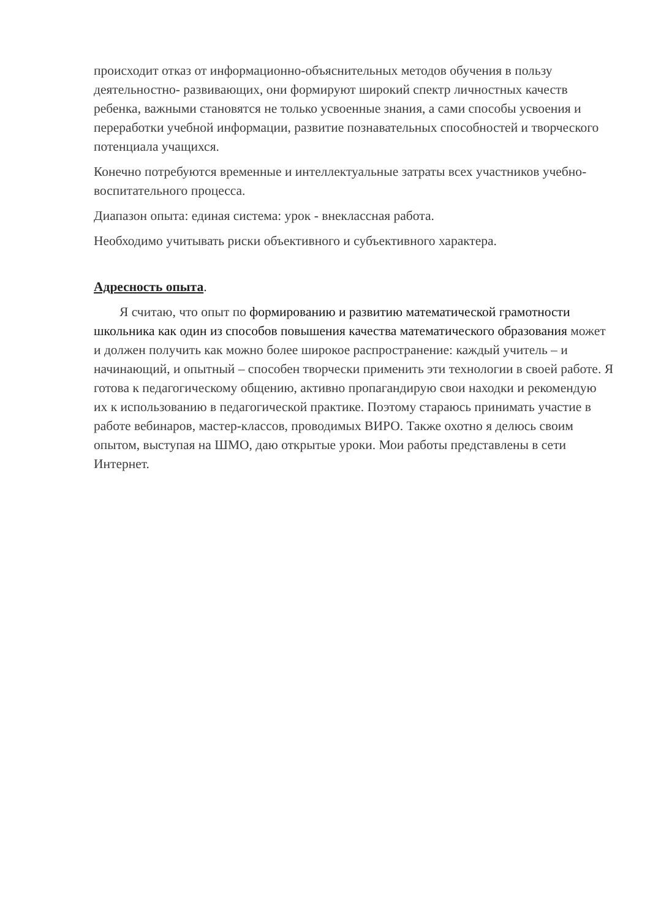происходит отказ от информационно-объяснительных методов обучения в пользу деятельностно- развивающих, они формируют широкий спектр личностных качеств ребенка, важными становятся не только усвоенные знания, а сами способы усвоения и переработки учебной информации, развитие познавательных способностей и творческого потенциала учащихся.
Конечно потребуются временные и интеллектуальные затраты всех участников учебно-воспитательного процесса.
Диапазон опыта: единая система: урок - внеклассная работа.
Необходимо учитывать риски объективного и субъективного характера.
Адресность опыта.
Я считаю, что опыт по формированию и развитию математической грамотности школьника как один из способов повышения качества математического образования может и должен получить как можно более широкое распространение: каждый учитель – и начинающий, и опытный – способен творчески применить эти технологии в своей работе. Я готова к педагогическому общению, активно пропагандирую свои находки и рекомендую их к использованию в педагогической практике. Поэтому стараюсь принимать участие в работе вебинаров, мастер-классов, проводимых ВИРО. Также охотно я делюсь своим опытом, выступая на ШМО, даю открытые уроки. Мои работы представлены в сети Интернет.